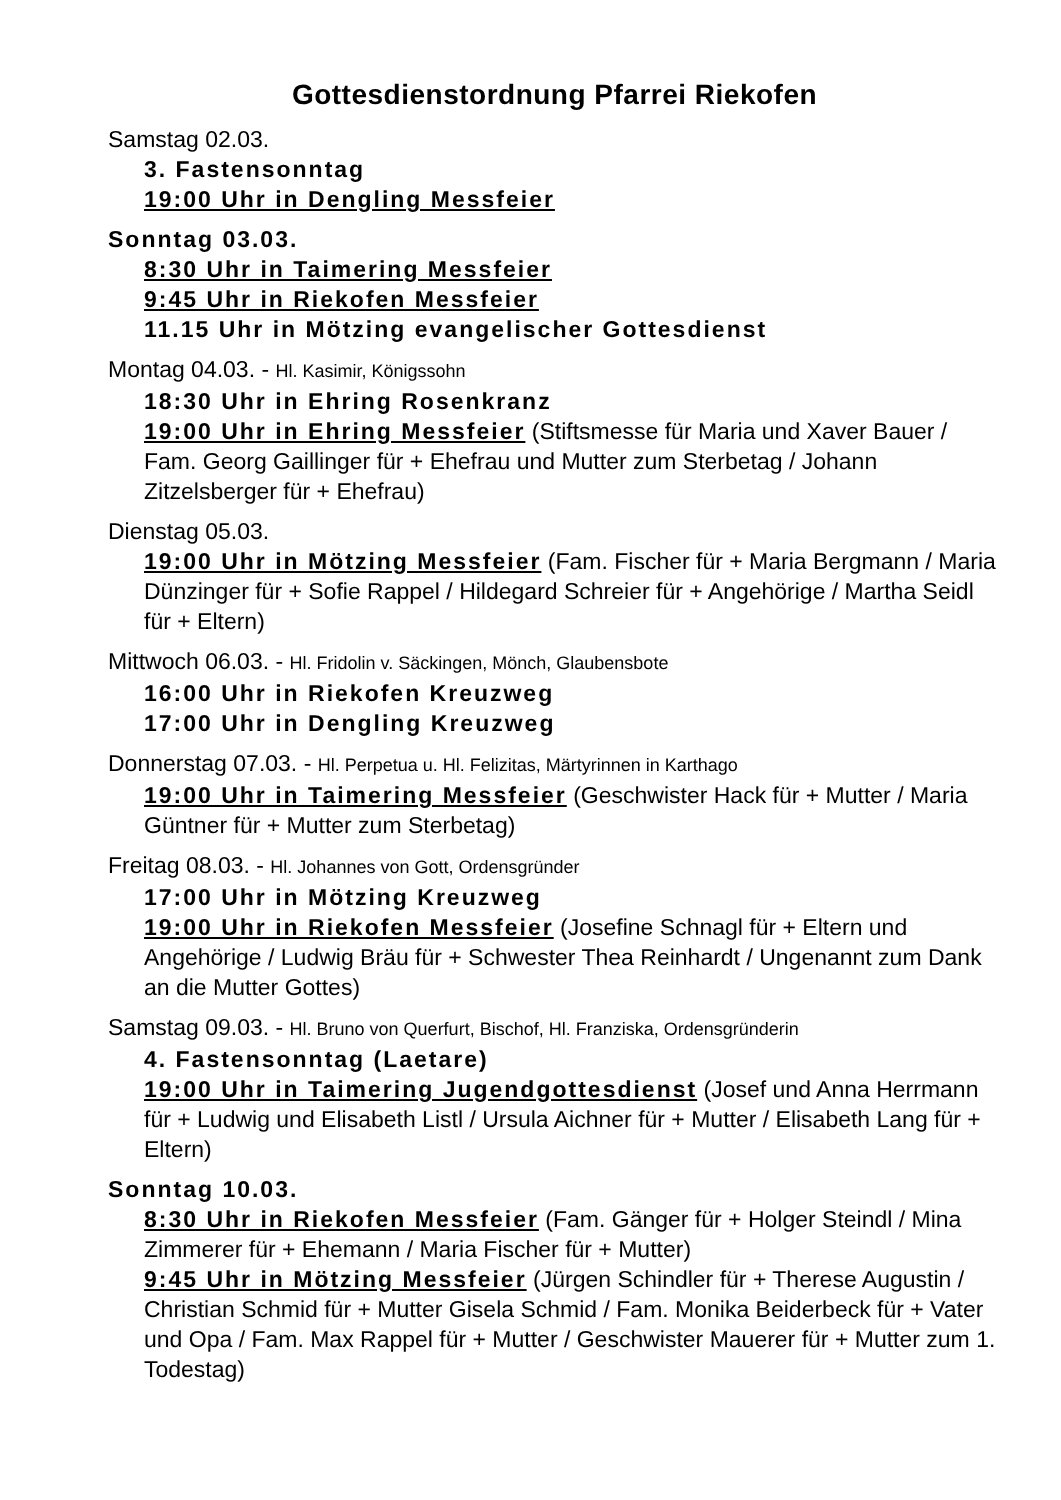Gottesdienstordnung Pfarrei Riekofen
Samstag 02.03.
3. Fastensonntag
19:00 Uhr in Dengling Messfeier
Sonntag 03.03.
8:30 Uhr in Taimering Messfeier
9:45 Uhr in Riekofen Messfeier
11.15 Uhr in Mötzing evangelischer Gottesdienst
Montag 04.03. - Hl. Kasimir, Königssohn
18:30 Uhr in Ehring Rosenkranz
19:00 Uhr in Ehring Messfeier (Stiftsmesse für Maria und Xaver Bauer / Fam. Georg Gaillinger für + Ehefrau und Mutter zum Sterbetag / Johann Zitzelsberger für + Ehefrau)
Dienstag 05.03.
19:00 Uhr in Mötzing Messfeier (Fam. Fischer für + Maria Bergmann / Maria Dünzinger für + Sofie Rappel / Hildegard Schreier für + Angehörige / Martha Seidl für + Eltern)
Mittwoch 06.03. - Hl. Fridolin v. Säckingen, Mönch, Glaubensbote
16:00 Uhr in Riekofen Kreuzweg
17:00 Uhr in Dengling Kreuzweg
Donnerstag 07.03. - Hl. Perpetua u. Hl. Felizitas, Märtyrinnen in Karthago
19:00 Uhr in Taimering Messfeier (Geschwister Hack für + Mutter / Maria Güntner für + Mutter zum Sterbetag)
Freitag 08.03. - Hl. Johannes von Gott, Ordensgründer
17:00 Uhr in Mötzing Kreuzweg
19:00 Uhr in Riekofen Messfeier (Josefine Schnagl für + Eltern und Angehörige / Ludwig Bräu für + Schwester Thea Reinhardt / Ungenannt zum Dank an die Mutter Gottes)
Samstag 09.03. - Hl. Bruno von Querfurt, Bischof, Hl. Franziska, Ordensgründerin
4. Fastensonntag (Laetare)
19:00 Uhr in Taimering Jugendgottesdienst (Josef und Anna Herrmann für + Ludwig und Elisabeth Listl / Ursula Aichner für + Mutter / Elisabeth Lang für + Eltern)
Sonntag 10.03.
8:30 Uhr in Riekofen Messfeier (Fam. Gänger für + Holger Steindl / Mina Zimmerer für + Ehemann / Maria Fischer für + Mutter)
9:45 Uhr in Mötzing Messfeier (Jürgen Schindler für + Therese Augustin / Christian Schmid für + Mutter Gisela Schmid / Fam. Monika Beiderbeck für + Vater und Opa / Fam. Max Rappel für + Mutter / Geschwister Mauerer für + Mutter zum 1. Todestag)